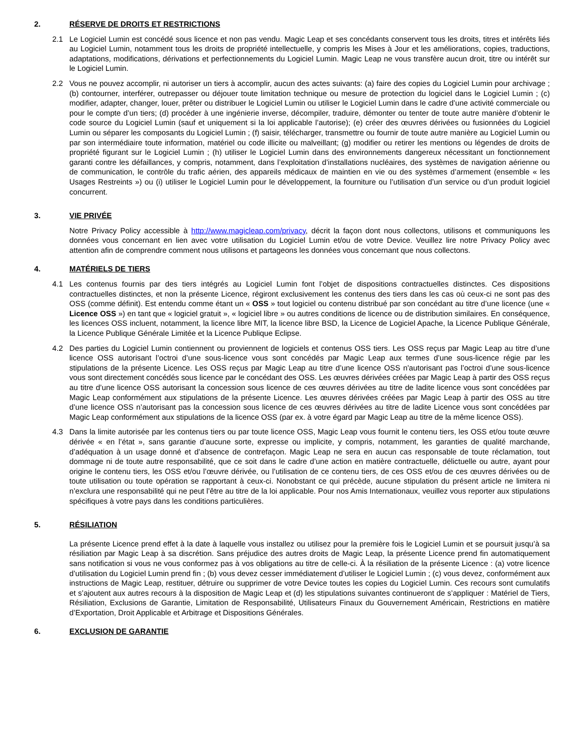2. RÉSERVE DE DROITS ET RESTRICTIONS
2.1 Le Logiciel Lumin est concédé sous licence et non pas vendu. Magic Leap et ses concédants conservent tous les droits, titres et intérêts liés au Logiciel Lumin, notamment tous les droits de propriété intellectuelle, y compris les Mises à Jour et les améliorations, copies, traductions, adaptations, modifications, dérivations et perfectionnements du Logiciel Lumin. Magic Leap ne vous transfère aucun droit, titre ou intérêt sur le Logiciel Lumin.
2.2 Vous ne pouvez accomplir, ni autoriser un tiers à accomplir, aucun des actes suivants: (a) faire des copies du Logiciel Lumin pour archivage ; (b) contourner, interférer, outrepasser ou déjouer toute limitation technique ou mesure de protection du logiciel dans le Logiciel Lumin ; (c) modifier, adapter, changer, louer, prêter ou distribuer le Logiciel Lumin ou utiliser le Logiciel Lumin dans le cadre d’une activité commerciale ou pour le compte d’un tiers; (d) procéder à une ingénierie inverse, décompiler, traduire, démonter ou tenter de toute autre manière d’obtenir le code source du Logiciel Lumin (sauf et uniquement si la loi applicable l’autorise); (e) créer des œuvres dérivées ou fusionnées du Logiciel Lumin ou séparer les composants du Logiciel Lumin ; (f) saisir, télécharger, transmettre ou fournir de toute autre manière au Logiciel Lumin ou par son intermédiaire toute information, matériel ou code illicite ou malveillant; (g) modifier ou retirer les mentions ou légendes de droits de propriété figurant sur le Logiciel Lumin ; (h) utiliser le Logiciel Lumin dans des environnements dangereux nécessitant un fonctionnement garanti contre les défaillances, y compris, notamment, dans l’exploitation d’installations nucléaires, des systèmes de navigation aérienne ou de communication, le contrôle du trafic aérien, des appareils médicaux de maintien en vie ou des systèmes d’armement (ensemble « les Usages Restreints ») ou (i) utiliser le Logiciel Lumin pour le développement, la fourniture ou l’utilisation d’un service ou d’un produit logiciel concurrent.
3. VIE PRIVÉE
Notre Privacy Policy accessible à http://www.magicleap.com/privacy, décrit la façon dont nous collectons, utilisons et communiquons les données vous concernant en lien avec votre utilisation du Logiciel Lumin et/ou de votre Device. Veuillez lire notre Privacy Policy avec attention afin de comprendre comment nous utilisons et partageons les données vous concernant que nous collectons.
4. MATÉRIELS DE TIERS
4.1 Les contenus fournis par des tiers intégrés au Logiciel Lumin font l’objet de dispositions contractuelles distinctes. Ces dispositions contractuelles distinctes, et non la présente Licence, régiront exclusivement les contenus des tiers dans les cas où ceux-ci ne sont pas des OSS (comme définit). Est entendu comme étant un « OSS » tout logiciel ou contenu distribué par son concédant au titre d’une licence (une « Licence OSS ») en tant que « logiciel gratuit », « logiciel libre » ou autres conditions de licence ou de distribution similaires. En conséquence, les licences OSS incluent, notamment, la licence libre MIT, la licence libre BSD, la Licence de Logiciel Apache, la Licence Publique Générale, la Licence Publique Générale Limitée et la Licence Publique Eclipse.
4.2 Des parties du Logiciel Lumin contiennent ou proviennent de logiciels et contenus OSS tiers. Les OSS reçus par Magic Leap au titre d’une licence OSS autorisant l’octroi d’une sous-licence vous sont concédés par Magic Leap aux termes d’une sous-licence régie par les stipulations de la présente Licence. Les OSS reçus par Magic Leap au titre d’une licence OSS n'autorisant pas l’octroi d’une sous-licence vous sont directement concédés sous licence par le concédant des OSS. Les œuvres dérivées créées par Magic Leap à partir des OSS reçus au titre d’une licence OSS autorisant la concession sous licence de ces œuvres dérivées au titre de ladite licence vous sont concédées par Magic Leap conformément aux stipulations de la présente Licence. Les œuvres dérivées créées par Magic Leap à partir des OSS au titre d’une licence OSS n’autorisant pas la concession sous licence de ces œuvres dérivées au titre de ladite Licence vous sont concédées par Magic Leap conformément aux stipulations de la licence OSS (par ex. à votre égard par Magic Leap au titre de la même licence OSS).
4.3 Dans la limite autorisée par les contenus tiers ou par toute licence OSS, Magic Leap vous fournit le contenu tiers, les OSS et/ou toute œuvre dérivée « en l’état », sans garantie d’aucune sorte, expresse ou implicite, y compris, notamment, les garanties de qualité marchande, d’adéquation à un usage donné et d’absence de contrefaçon. Magic Leap ne sera en aucun cas responsable de toute réclamation, tout dommage ni de toute autre responsabilité, que ce soit dans le cadre d’une action en matière contractuelle, délictuelle ou autre, ayant pour origine le contenu tiers, les OSS et/ou l’œuvre dérivée, ou l’utilisation de ce contenu tiers, de ces OSS et/ou de ces œuvres dérivées ou de toute utilisation ou toute opération se rapportant à ceux-ci. Nonobstant ce qui précède, aucune stipulation du présent article ne limitera ni n’exclura une responsabilité qui ne peut l’être au titre de la loi applicable. Pour nos Amis Internationaux, veuillez vous reporter aux stipulations spécifiques à votre pays dans les conditions particulières.
5. RÉSILIATION
La présente Licence prend effet à la date à laquelle vous installez ou utilisez pour la première fois le Logiciel Lumin et se poursuit jusqu’à sa résiliation par Magic Leap à sa discrétion. Sans préjudice des autres droits de Magic Leap, la présente Licence prend fin automatiquement sans notification si vous ne vous conformez pas à vos obligations au titre de celle-ci. À la résiliation de la présente Licence : (a) votre licence d’utilisation du Logiciel Lumin prend fin ; (b) vous devez cesser immédiatement d’utiliser le Logiciel Lumin ; (c) vous devez, conformément aux instructions de Magic Leap, restituer, détruire ou supprimer de votre Device toutes les copies du Logiciel Lumin. Ces recours sont cumulatifs et s’ajoutent aux autres recours à la disposition de Magic Leap et (d) les stipulations suivantes continueront de s’appliquer : Matériel de Tiers, Résiliation, Exclusions de Garantie, Limitation de Responsabilité, Utilisateurs Finaux du Gouvernement Américain, Restrictions en matière d’Exportation, Droit Applicable et Arbitrage et Dispositions Générales.
6. EXCLUSION DE GARANTIE